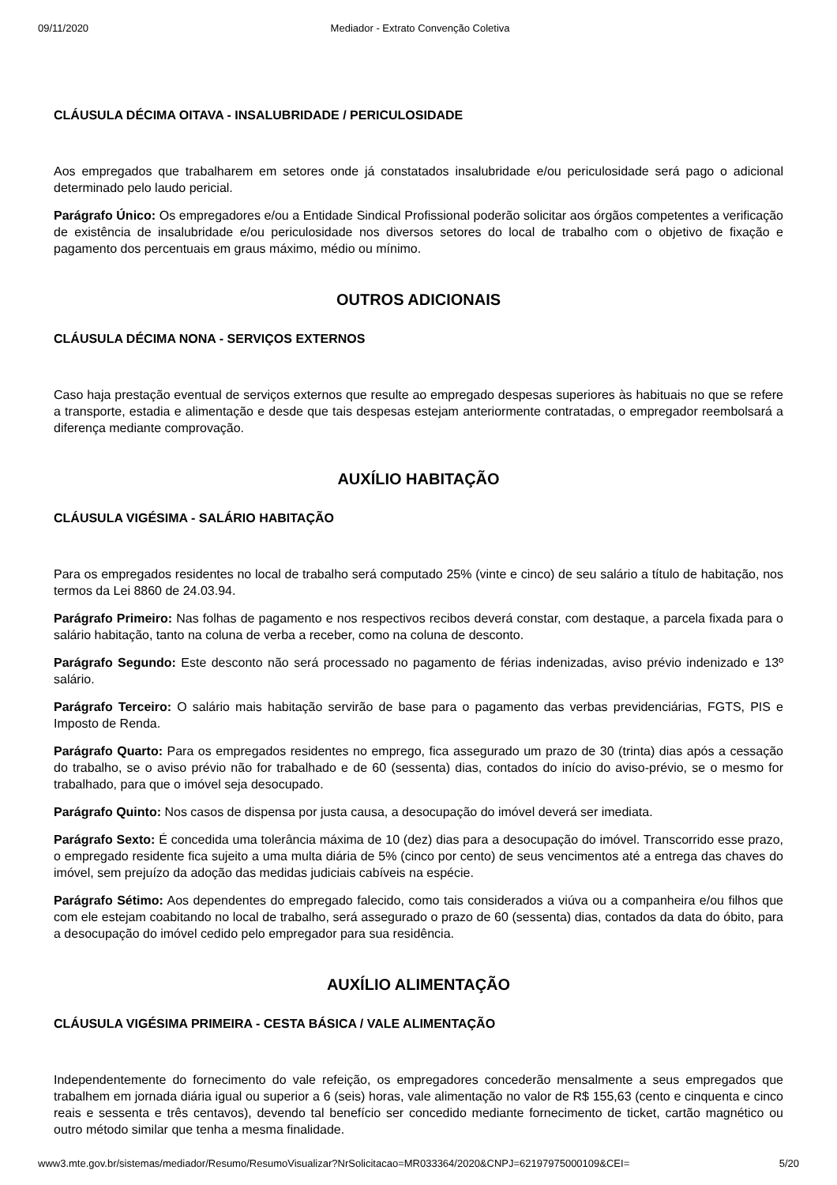09/11/2020 Mediador - Extrato Convenção Coletiva
CLÁUSULA DÉCIMA OITAVA - INSALUBRIDADE / PERICULOSIDADE
Aos empregados que trabalharem em setores onde já constatados insalubridade e/ou periculosidade será pago o adicional determinado pelo laudo pericial.
Parágrafo Único: Os empregadores e/ou a Entidade Sindical Profissional poderão solicitar aos órgãos competentes a verificação de existência de insalubridade e/ou periculosidade nos diversos setores do local de trabalho com o objetivo de fixação e pagamento dos percentuais em graus máximo, médio ou mínimo.
OUTROS ADICIONAIS
CLÁUSULA DÉCIMA NONA - SERVIÇOS EXTERNOS
Caso haja prestação eventual de serviços externos que resulte ao empregado despesas superiores às habituais no que se refere a transporte, estadia e alimentação e desde que tais despesas estejam anteriormente contratadas, o empregador reembolsará a diferença mediante comprovação.
AUXÍLIO HABITAÇÃO
CLÁUSULA VIGÉSIMA - SALÁRIO HABITAÇÃO
Para os empregados residentes no local de trabalho será computado 25% (vinte e cinco) de seu salário a título de habitação, nos termos da Lei 8860 de 24.03.94.
Parágrafo Primeiro: Nas folhas de pagamento e nos respectivos recibos deverá constar, com destaque, a parcela fixada para o salário habitação, tanto na coluna de verba a receber, como na coluna de desconto.
Parágrafo Segundo: Este desconto não será processado no pagamento de férias indenizadas, aviso prévio indenizado e 13º salário.
Parágrafo Terceiro: O salário mais habitação servirão de base para o pagamento das verbas previdenciárias, FGTS, PIS e Imposto de Renda.
Parágrafo Quarto: Para os empregados residentes no emprego, fica assegurado um prazo de 30 (trinta) dias após a cessação do trabalho, se o aviso prévio não for trabalhado e de 60 (sessenta) dias, contados do início do aviso-prévio, se o mesmo for trabalhado, para que o imóvel seja desocupado.
Parágrafo Quinto: Nos casos de dispensa por justa causa, a desocupação do imóvel deverá ser imediata.
Parágrafo Sexto: É concedida uma tolerância máxima de 10 (dez) dias para a desocupação do imóvel. Transcorrido esse prazo, o empregado residente fica sujeito a uma multa diária de 5% (cinco por cento) de seus vencimentos até a entrega das chaves do imóvel, sem prejuízo da adoção das medidas judiciais cabíveis na espécie.
Parágrafo Sétimo: Aos dependentes do empregado falecido, como tais considerados a viúva ou a companheira e/ou filhos que com ele estejam coabitando no local de trabalho, será assegurado o prazo de 60 (sessenta) dias, contados da data do óbito, para a desocupação do imóvel cedido pelo empregador para sua residência.
AUXÍLIO ALIMENTAÇÃO
CLÁUSULA VIGÉSIMA PRIMEIRA - CESTA BÁSICA / VALE ALIMENTAÇÃO
Independentemente do fornecimento do vale refeição, os empregadores concederão mensalmente a seus empregados que trabalhem em jornada diária igual ou superior a 6 (seis) horas, vale alimentação no valor de R$ 155,63 (cento e cinquenta e cinco reais e sessenta e três centavos), devendo tal benefício ser concedido mediante fornecimento de ticket, cartão magnético ou outro método similar que tenha a mesma finalidade.
www3.mte.gov.br/sistemas/mediador/Resumo/ResumoVisualizar?NrSolicitacao=MR033364/2020&CNPJ=62197975000109&CEI= 5/20